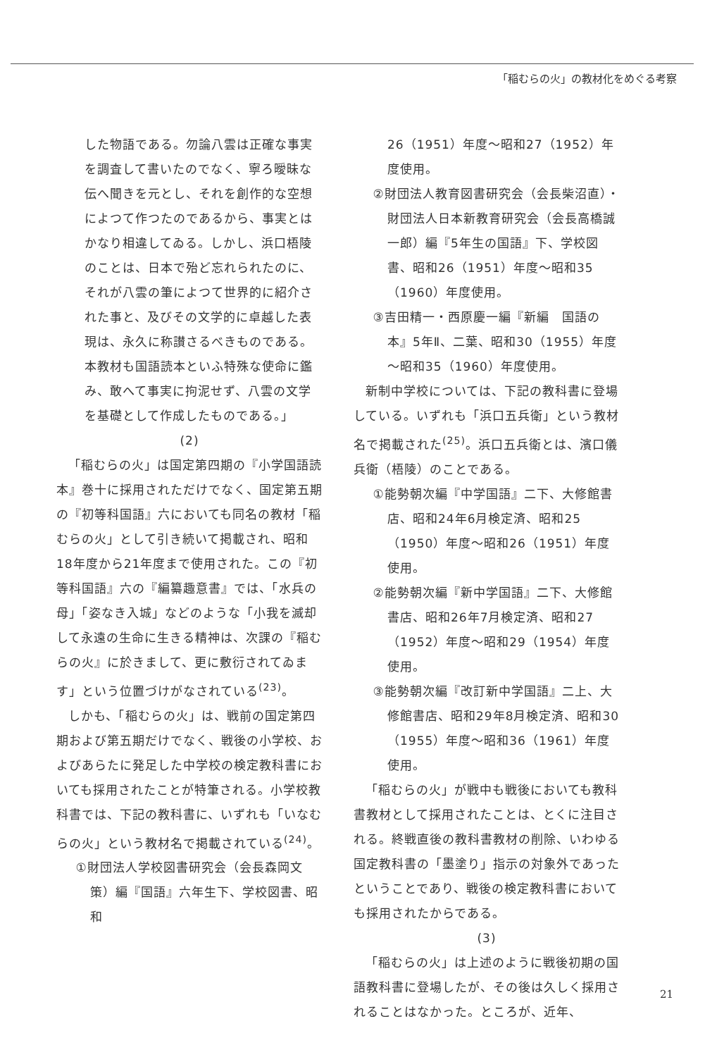「稲むらの火」の教材化をめぐる考察
した物語である。勿論八雲は正確な事実を調査して書いたのでなく、寧ろ曖昧な伝へ聞きを元とし、それを創作的な空想によつて作つたのであるから、事実とはかなり相違してゐる。しかし、浜口梧陵のことは、日本で殆ど忘れられたのに、それが八雲の筆によつて世界的に紹介された事と、及びその文学的に卓越した表現は、永久に称讃さるべきものである。本教材も国語読本といふ特殊な使命に鑑み、敢へて事実に拘泥せず、八雲の文学を基礎として作成したものである。」
(2)
「稲むらの火」は国定第四期の『小学国語読本』巻十に採用されただけでなく、国定第五期の『初等科国語』六においても同名の教材「稲むらの火」として引き続いて掲載され、昭和18年度から21年度まで使用された。この『初等科国語』六の『編纂趣意書』では、「水兵の母」「姿なき入城」などのような「小我を滅却して永遠の生命に生きる精神は、次課の『稲むらの火』に於きまして、更に敷衍されてゐます」という位置づけがなされている<sup>(23)</sup>。
しかも、「稲むらの火」は、戦前の国定第四期および第五期だけでなく、戦後の小学校、およびあらたに発足した中学校の検定教科書においても採用されたことが特筆される。小学校教科書では、下記の教科書に、いずれも「いなむらの火」という教材名で掲載されている<sup>(24)</sup>。
①財団法人学校図書研究会（会長森岡文策）編『国語』六年生下、学校図書、昭和
26（1951）年度～昭和27（1952）年度使用。
②財団法人教育図書研究会（会長柴沼直）・財団法人日本新教育研究会（会長高橋誠一郎）編『5年生の国語』下、学校図書、昭和26（1951）年度～昭和35（1960）年度使用。
③吉田精一・西原慶一編『新編　国語の本』5年Ⅱ、二葉、昭和30（1955）年度～昭和35（1960）年度使用。
新制中学校については、下記の教科書に登場している。いずれも「浜口五兵衛」という教材名で掲載された<sup>(25)</sup>。浜口五兵衛とは、濱口儀兵衛（梧陵）のことである。
①能勢朝次編『中学国語』二下、大修館書店、昭和24年6月検定済、昭和25（1950）年度～昭和26（1951）年度使用。
②能勢朝次編『新中学国語』二下、大修館書店、昭和26年7月検定済、昭和27（1952）年度～昭和29（1954）年度使用。
③能勢朝次編『改訂新中学国語』二上、大修館書店、昭和29年8月検定済、昭和30（1955）年度～昭和36（1961）年度使用。
「稲むらの火」が戦中も戦後においても教科書教材として採用されたことは、とくに注目される。終戦直後の教科書教材の削除、いわゆる国定教科書の「墨塗り」指示の対象外であったということであり、戦後の検定教科書においても採用されたからである。
(3)
「稲むらの火」は上述のように戦後初期の国語教科書に登場したが、その後は久しく採用されることはなかった。ところが、近年、
21